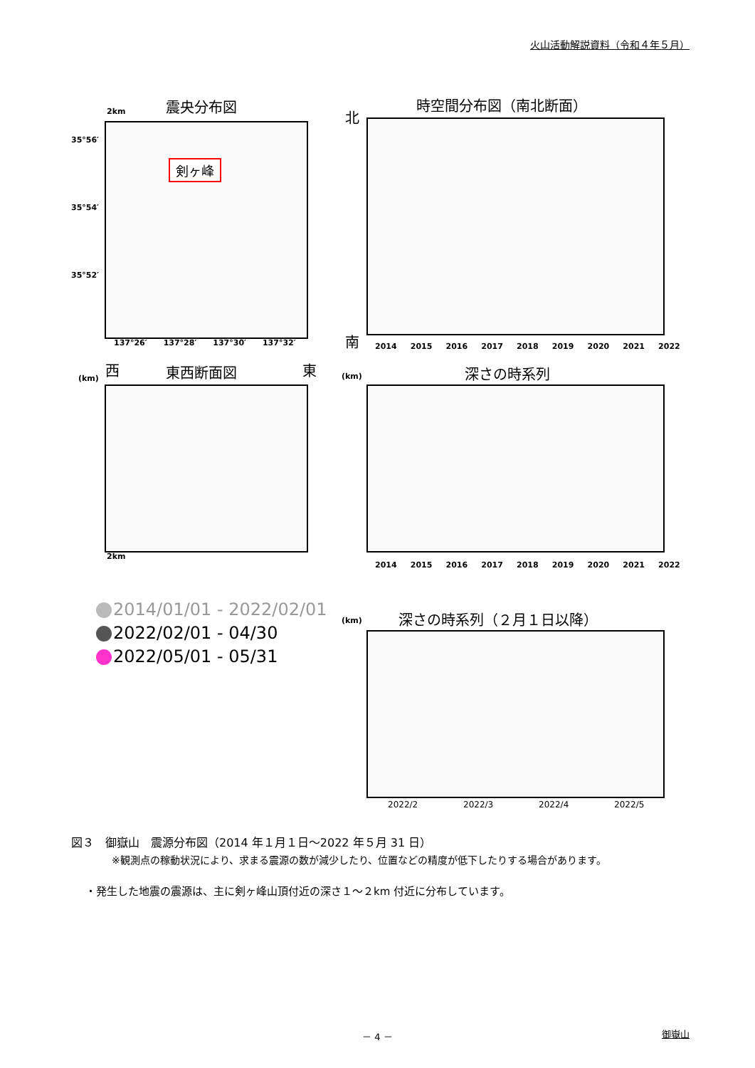火山活動解説資料（令和４年５月）
震央分布図
2km
剣ヶ峰
35°56′
35°54′
35°52′
137°26′ 137°28′ 137°30′ 137°32′
時空間分布図（南北断面）
北
南
2014 2015 2016 2017 2018 2019 2020 2021 2022
(km)
西 東西断面図 東
2km
(km) 深さの時系列
2014 2015 2016 2017 2018 2019 2020 2021 2022
2014/01/01 - 2022/02/01
2022/02/01 - 04/30
2022/05/01 - 05/31
(km) 深さの時系列（２月１日以降）
2022/2 2022/3 2022/4 2022/5
図３　御嶽山　震源分布図（2014 年１月１日～2022 年５月 31 日）
※観測点の稼動状況により、求まる震源の数が減少したり、位置などの精度が低下したりする場合があります。
・発生した地震の震源は、主に剣ヶ峰山頂付近の深さ１～２km 付近に分布しています。
－ 4 － 御嶽山